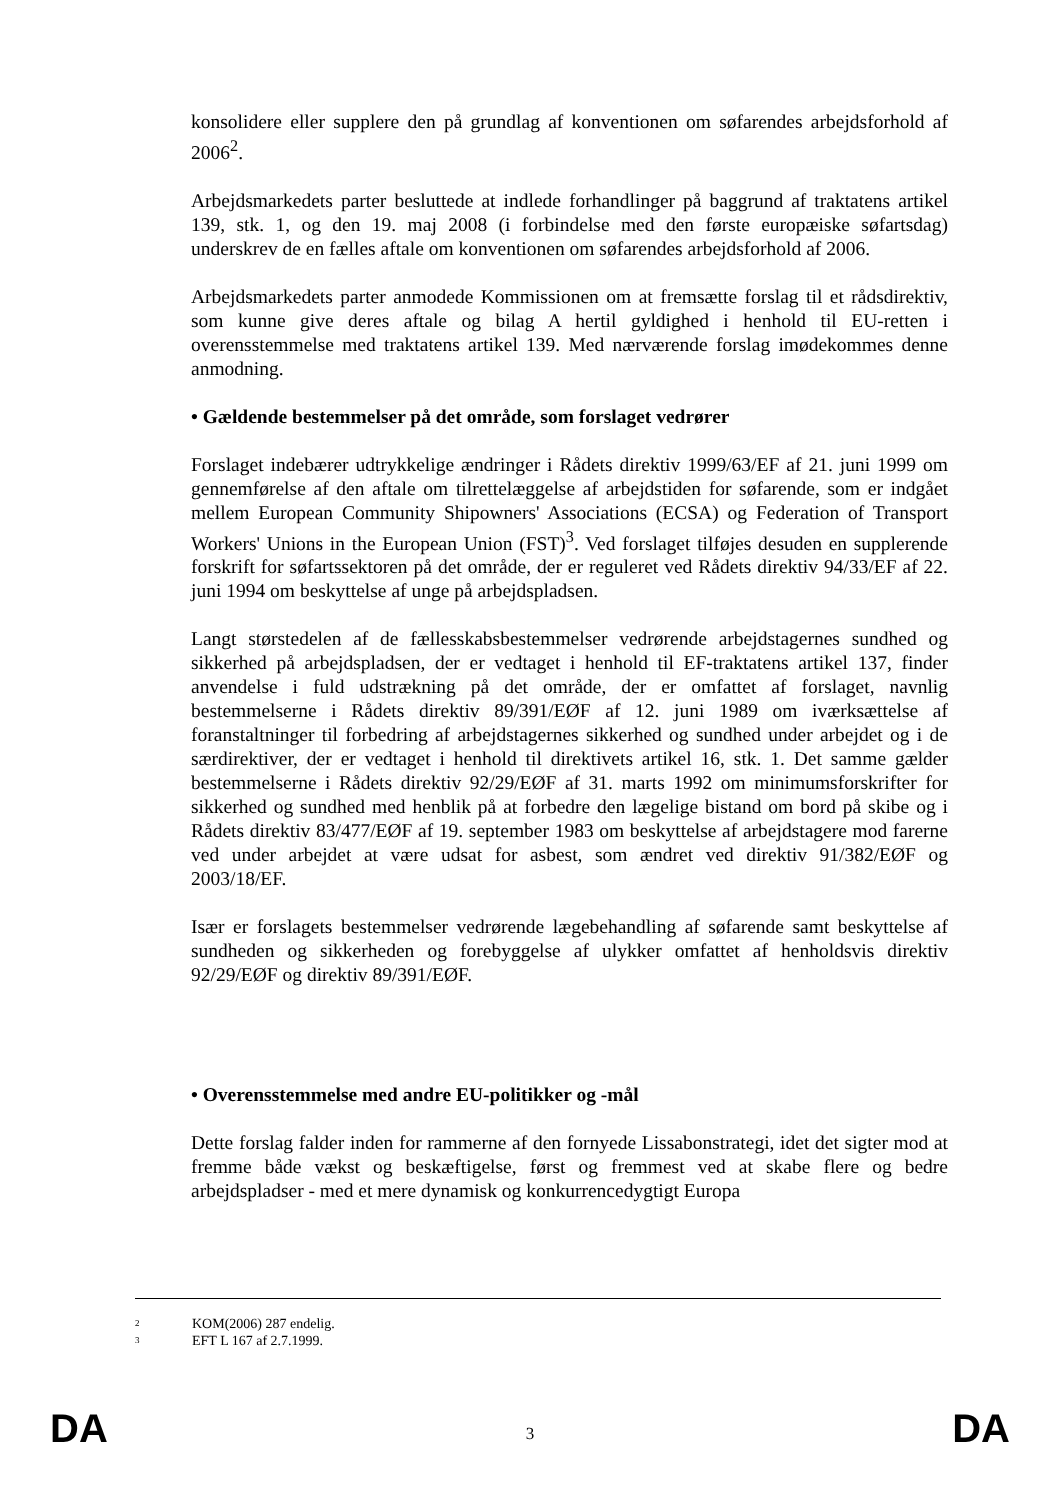konsolidere eller supplere den på grundlag af konventionen om søfarendes arbejdsforhold af 2006<sup>2</sup>.
Arbejdsmarkedets parter besluttede at indlede forhandlinger på baggrund af traktatens artikel 139, stk. 1, og den 19. maj 2008 (i forbindelse med den første europæiske søfartsdag) underskrev de en fælles aftale om konventionen om søfarendes arbejdsforhold af 2006.
Arbejdsmarkedets parter anmodede Kommissionen om at fremsætte forslag til et rådsdirektiv, som kunne give deres aftale og bilag A hertil gyldighed i henhold til EU-retten i overensstemmelse med traktatens artikel 139. Med nærværende forslag imødekommes denne anmodning.
• Gældende bestemmelser på det område, som forslaget vedrører
Forslaget indebærer udtrykkelige ændringer i Rådets direktiv 1999/63/EF af 21. juni 1999 om gennemførelse af den aftale om tilrettelæggelse af arbejdstiden for søfarende, som er indgået mellem European Community Shipowners' Associations (ECSA) og Federation of Transport Workers' Unions in the European Union (FST)<sup>3</sup>. Ved forslaget tilføjes desuden en supplerende forskrift for søfartssektoren på det område, der er reguleret ved Rådets direktiv 94/33/EF af 22. juni 1994 om beskyttelse af unge på arbejdspladsen.
Langt størstedelen af de fællesskabsbestemmelser vedrørende arbejdstagernes sundhed og sikkerhed på arbejdspladsen, der er vedtaget i henhold til EF-traktatens artikel 137, finder anvendelse i fuld udstrækning på det område, der er omfattet af forslaget, navnlig bestemmelserne i Rådets direktiv 89/391/EØF af 12. juni 1989 om iværksættelse af foranstaltninger til forbedring af arbejdstagernes sikkerhed og sundhed under arbejdet og i de særdirektiver, der er vedtaget i henhold til direktivets artikel 16, stk. 1. Det samme gælder bestemmelserne i Rådets direktiv 92/29/EØF af 31. marts 1992 om minimumsforskrifter for sikkerhed og sundhed med henblik på at forbedre den lægelige bistand om bord på skibe og i Rådets direktiv 83/477/EØF af 19. september 1983 om beskyttelse af arbejdstagere mod farerne ved under arbejdet at være udsat for asbest, som ændret ved direktiv 91/382/EØF og 2003/18/EF.
Især er forslagets bestemmelser vedrørende lægebehandling af søfarende samt beskyttelse af sundheden og sikkerheden og forebyggelse af ulykker omfattet af henholdsvis direktiv 92/29/EØF og direktiv 89/391/EØF.
• Overensstemmelse med andre EU-politikker og -mål
Dette forslag falder inden for rammerne af den fornyede Lissabonstrategi, idet det sigter mod at fremme både vækst og beskæftigelse, først og fremmest ved at skabe flere og bedre arbejdspladser - med et mere dynamisk og konkurrencedygtigt Europa
2 KOM(2006) 287 endelig.
3 EFT L 167 af 2.7.1999.
DA 3 DA